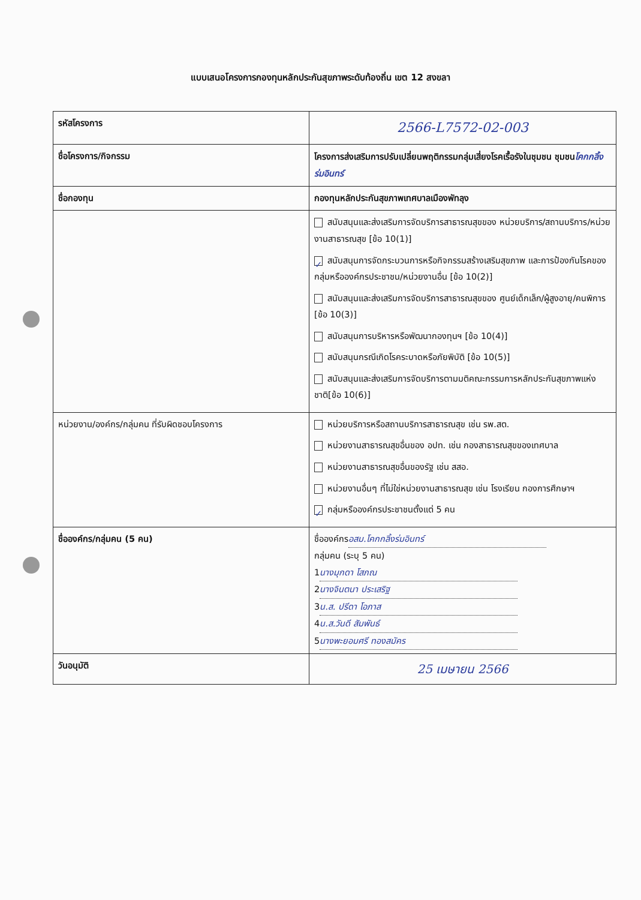แบบเสนอโครงการกองทุนหลักประกันสุขภาพระดับท้องถิ่น เขต 12 สงขลา
| รหัสโครงการ | 2566-L7572-02-003 |
| ชื่อโครงการ/กิจกรรม | โครงการส่งเสริมการปรับเปลี่ยนพฤติกรรมกลุ่มเสี่ยงโรคเรื้อรังในชุมชน ชุมชน โคกกลิ้งร่มอินทร์ |
| ชื่อกองทุน | กองทุนหลักประกันสุขภาพเทศบาลเมืองพัทลุง |
| | สนับสนุนและส่งเสริมการจัดบริการสาธารณสุขของ หน่วยบริการ/สถานบริการ/หน่วยงานสาธารณสุข [ข้อ 10(1)] ✓ สนับสนุนการจัดกระบวนการหรือกิจกรรมสร้างเสริมสุขภาพ และการป้องกันโรคของกลุ่มหรือองค์กรประชาชน/หน่วยงานอื่น [ข้อ 10(2)] สนับสนุนและส่งเสริมการจัดบริการสาธารณสุขของ ศูนย์เด็กเล็ก/ผู้สูงอายุ/คนพิการ [ข้อ 10(3)] สนับสนุนการบริหารหรือพัฒนากองทุนฯ [ข้อ 10(4)] สนับสนุนกรณีเกิดโรคระบาดหรือภัยพิบัติ [ข้อ 10(5)] สนับสนุนและส่งเสริมการจัดบริการตามมติคณะกรรมการหลักประกันสุขภาพแห่งชาติ[ข้อ 10(6)] |
| หน่วยงาน/องค์กร/กลุ่มคน ที่รับผิดชอบโครงการ | หน่วยบริการหรือสถานบริการสาธารณสุข เช่น รพ.สต. หน่วยงานสาธารณสุขอื่นของ อปท. เช่น กองสาธารณสุขของเทศบาล หน่วยงานสาธารณสุขอื่นของรัฐ เช่น สสอ. หน่วยงานอื่นๆ ที่ไม่ใช่หน่วยงานสาธารณสุข เช่น โรงเรียน กองการศึกษาฯ ✓ กลุ่มหรือองค์กรประชาชนตั้งแต่ 5 คน |
| ชื่อองค์กร/กลุ่มคน (5 คน) | ชื่อองค์กร อสม.โคกกลิ้งร่มอินทร์ กลุ่มคน (ระบุ 5 คน) 1 นางมุกดา โสภณ 2 นางจินตนา ประเสริฐ 3 น.ส. ปรีดา โอภาส 4 น.ส.วันดี สัมพันธ์ 5 นางพะยอมศรี ทองสมัคร |
| วันอนุมัติ | 25 เมษายน 2566 |